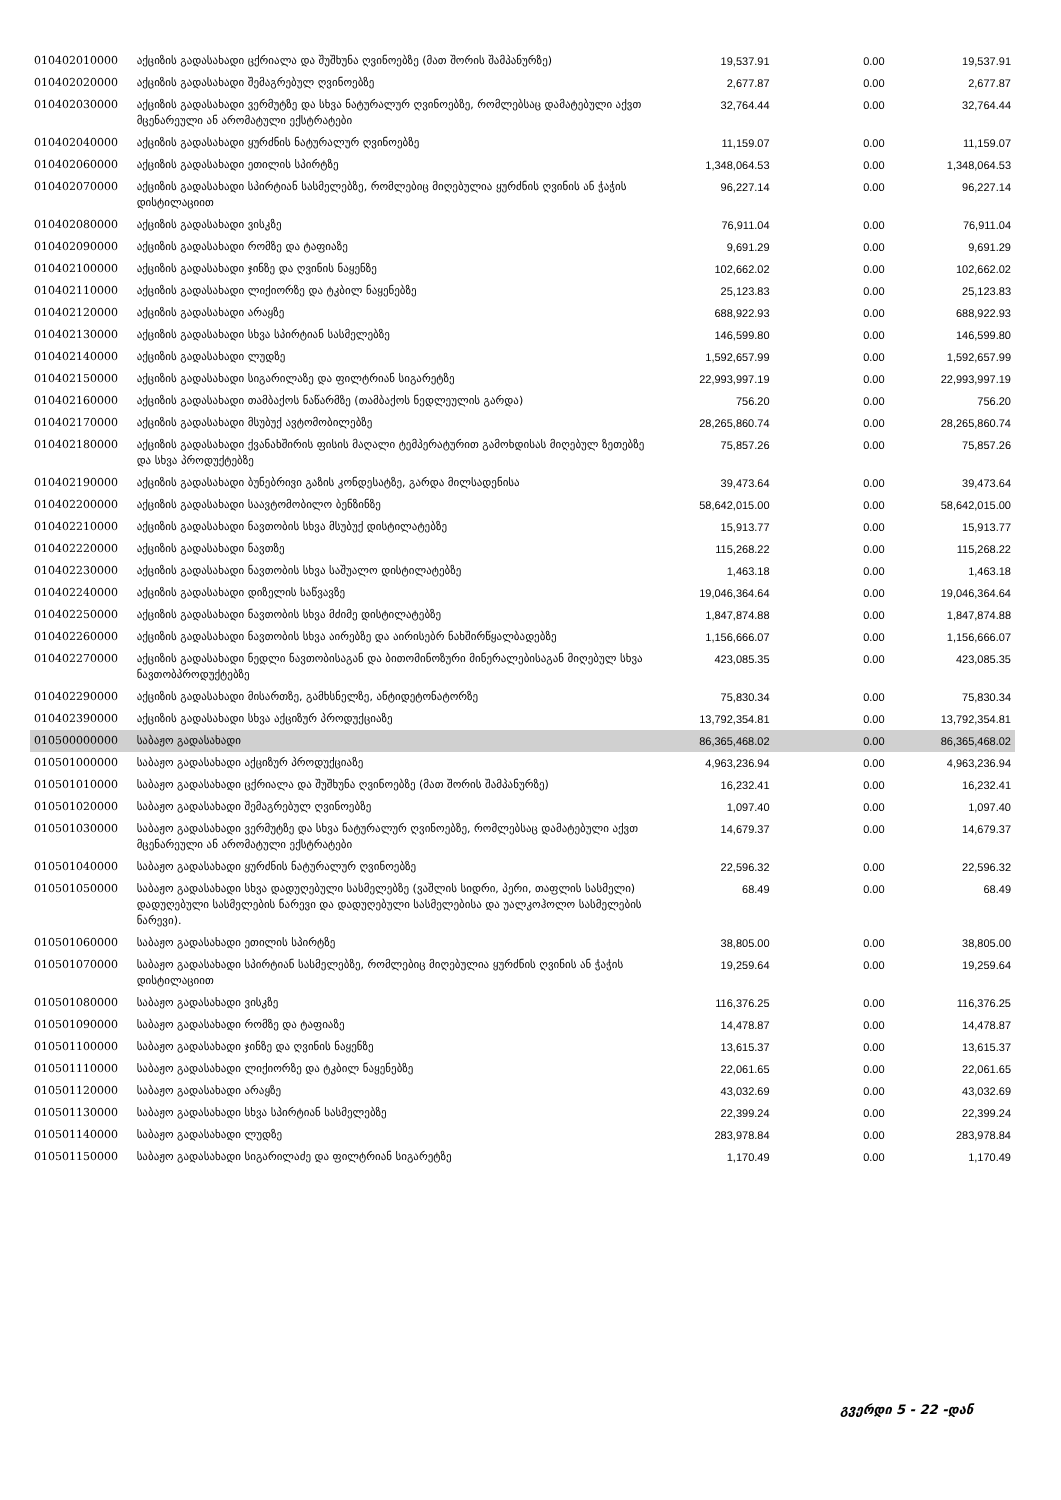| 010402010000 | აქციზის გადასახადი ცქრიალა და შუშხუნა ღვინოებზე (მათ შორის შამპანურზე) | 19,537.91 | 0.00 | 19,537.91 |
| 010402020000 | აქციზის გადასახადი შემაგრებულ ღვინოებზე | 2,677.87 | 0.00 | 2,677.87 |
| 010402030000 | აქციზის გადასახადი ვერმუტზე და სხვა ნატურალურ ღვინოებზე, რომლებსაც დამატებული აქვთ მცენარეული ან არომატული ექსტრატები | 32,764.44 | 0.00 | 32,764.44 |
| 010402040000 | აქციზის გადასახადი ყურძნის ნატურალურ ღვინოებზე | 11,159.07 | 0.00 | 11,159.07 |
| 010402060000 | აქციზის გადასახადი ეთილის სპირტზე | 1,348,064.53 | 0.00 | 1,348,064.53 |
| 010402070000 | აქციზის გადასახადი სპირტიან სასმელებზე, რომლებიც მიღებულია ყურძნის ღვინის ან ჭაჭის დისტილაციით | 96,227.14 | 0.00 | 96,227.14 |
| 010402080000 | აქციზის გადასახადი ვისკზე | 76,911.04 | 0.00 | 76,911.04 |
| 010402090000 | აქციზის გადასახადი რომზე და ტაფიაზე | 9,691.29 | 0.00 | 9,691.29 |
| 010402100000 | აქციზის გადასახადი ჯინზე და ღვინის ნაყენზე | 102,662.02 | 0.00 | 102,662.02 |
| 010402110000 | აქციზის გადასახადი ლიქიორზე და ტკბილ ნაყენებზე | 25,123.83 | 0.00 | 25,123.83 |
| 010402120000 | აქციზის გადასახადი არაყზე | 688,922.93 | 0.00 | 688,922.93 |
| 010402130000 | აქციზის გადასახადი სხვა სპირტიან სასმელებზე | 146,599.80 | 0.00 | 146,599.80 |
| 010402140000 | აქციზის გადასახადი ლუდზე | 1,592,657.99 | 0.00 | 1,592,657.99 |
| 010402150000 | აქციზის გადასახადი სიგარილაზე და ფილტრიან სიგარეტზე | 22,993,997.19 | 0.00 | 22,993,997.19 |
| 010402160000 | აქციზის გადასახადი თამბაქოს ნაწარმზე (თამბაქოს ნედლეულის გარდა) | 756.20 | 0.00 | 756.20 |
| 010402170000 | აქციზის გადასახადი მსუბუქ ავტომობილებზე | 28,265,860.74 | 0.00 | 28,265,860.74 |
| 010402180000 | აქციზის გადასახადი ქვანახშირის ფისის მაღალი ტემპერატურით გამოხდისას მიღებულ ზეთებზე და სხვა პროდუქტებზე | 75,857.26 | 0.00 | 75,857.26 |
| 010402190000 | აქციზის გადასახადი ბუნებრივი გაზის კონდესატზე, გარდა მილსადენისა | 39,473.64 | 0.00 | 39,473.64 |
| 010402200000 | აქციზის გადასახადი საავტომობილო ბენზინზე | 58,642,015.00 | 0.00 | 58,642,015.00 |
| 010402210000 | აქციზის გადასახადი ნავთობის სხვა მსუბუქ დისტილატებზე | 15,913.77 | 0.00 | 15,913.77 |
| 010402220000 | აქციზის გადასახადი ნავთზე | 115,268.22 | 0.00 | 115,268.22 |
| 010402230000 | აქციზის გადასახადი ნავთობის სხვა საშუალო დისტილატებზე | 1,463.18 | 0.00 | 1,463.18 |
| 010402240000 | აქციზის გადასახადი დიზელის საწვავზე | 19,046,364.64 | 0.00 | 19,046,364.64 |
| 010402250000 | აქციზის გადასახადი ნავთობის სხვა მძიმე დისტილატებზე | 1,847,874.88 | 0.00 | 1,847,874.88 |
| 010402260000 | აქციზის გადასახადი ნავთობის სხვა აირებზე და აირისებრ ნახშირწყალბადებზე | 1,156,666.07 | 0.00 | 1,156,666.07 |
| 010402270000 | აქციზის გადასახადი ნედლი ნავთობისაგან და ბითომინოზური მინერალებისაგან მიღებულ სხვა ნავთობპროდუქტებზე | 423,085.35 | 0.00 | 423,085.35 |
| 010402290000 | აქციზის გადასახადი მისართზე, გამხსნელზე, ანტიდეტონატორზე | 75,830.34 | 0.00 | 75,830.34 |
| 010402390000 | აქციზის გადასახადი სხვა აქციზურ პროდუქციაზე | 13,792,354.81 | 0.00 | 13,792,354.81 |
| 010500000000 | საბაჟო გადასახადი | 86,365,468.02 | 0.00 | 86,365,468.02 |
| 010501000000 | საბაჟო გადასახადი აქციზურ პროდუქციაზე | 4,963,236.94 | 0.00 | 4,963,236.94 |
| 010501010000 | საბაჟო გადასახადი ცქრიალა და შუშხუნა ღვინოებზე (მათ შორის შამპანურზე) | 16,232.41 | 0.00 | 16,232.41 |
| 010501020000 | საბაჟო გადასახადი შემაგრებულ ღვინოებზე | 1,097.40 | 0.00 | 1,097.40 |
| 010501030000 | საბაჟო გადასახადი ვერმუტზე და სხვა ნატურალურ ღვინოებზე, რომლებსაც დამატებული აქვთ მცენარეული ან არომატული ექსტრატები | 14,679.37 | 0.00 | 14,679.37 |
| 010501040000 | საბაჟო გადასახადი ყურძნის ნატურალურ ღვინოებზე | 22,596.32 | 0.00 | 22,596.32 |
| 010501050000 | საბაჟო გადასახადი სხვა დადუღებული სასმელებზე (ვაშლის სიდრი, პერი, თაფლის სასმელი) დადუღებული სასმელების ნარევი და დადუღებული სასმელებისა და უალკოჰოლო სასმელების ნარევი). | 68.49 | 0.00 | 68.49 |
| 010501060000 | საბაჟო გადასახადი ეთილის სპირტზე | 38,805.00 | 0.00 | 38,805.00 |
| 010501070000 | საბაჟო გადასახადი სპირტიან სასმელებზე, რომლებიც მიღებულია ყურძნის ღვინის ან ჭაჭის დისტილაციით | 19,259.64 | 0.00 | 19,259.64 |
| 010501080000 | საბაჟო გადასახადი ვისკზე | 116,376.25 | 0.00 | 116,376.25 |
| 010501090000 | საბაჟო გადასახადი რომზე და ტაფიაზე | 14,478.87 | 0.00 | 14,478.87 |
| 010501100000 | საბაჟო გადასახადი ჯინზე და ღვინის ნაყენზე | 13,615.37 | 0.00 | 13,615.37 |
| 010501110000 | საბაჟო გადასახადი ლიქიორზე და ტკბილ ნაყენებზე | 22,061.65 | 0.00 | 22,061.65 |
| 010501120000 | საბაჟო გადასახადი არაყზე | 43,032.69 | 0.00 | 43,032.69 |
| 010501130000 | საბაჟო გადასახადი სხვა სპირტიან სასმელებზე | 22,399.24 | 0.00 | 22,399.24 |
| 010501140000 | საბაჟო გადასახადი ლუდზე | 283,978.84 | 0.00 | 283,978.84 |
| 010501150000 | საბაჟო გადასახადი სიგარილაძე და ფილტრიან სიგარეტზე | 1,170.49 | 0.00 | 1,170.49 |
გვერდი 5 - 22 -დან